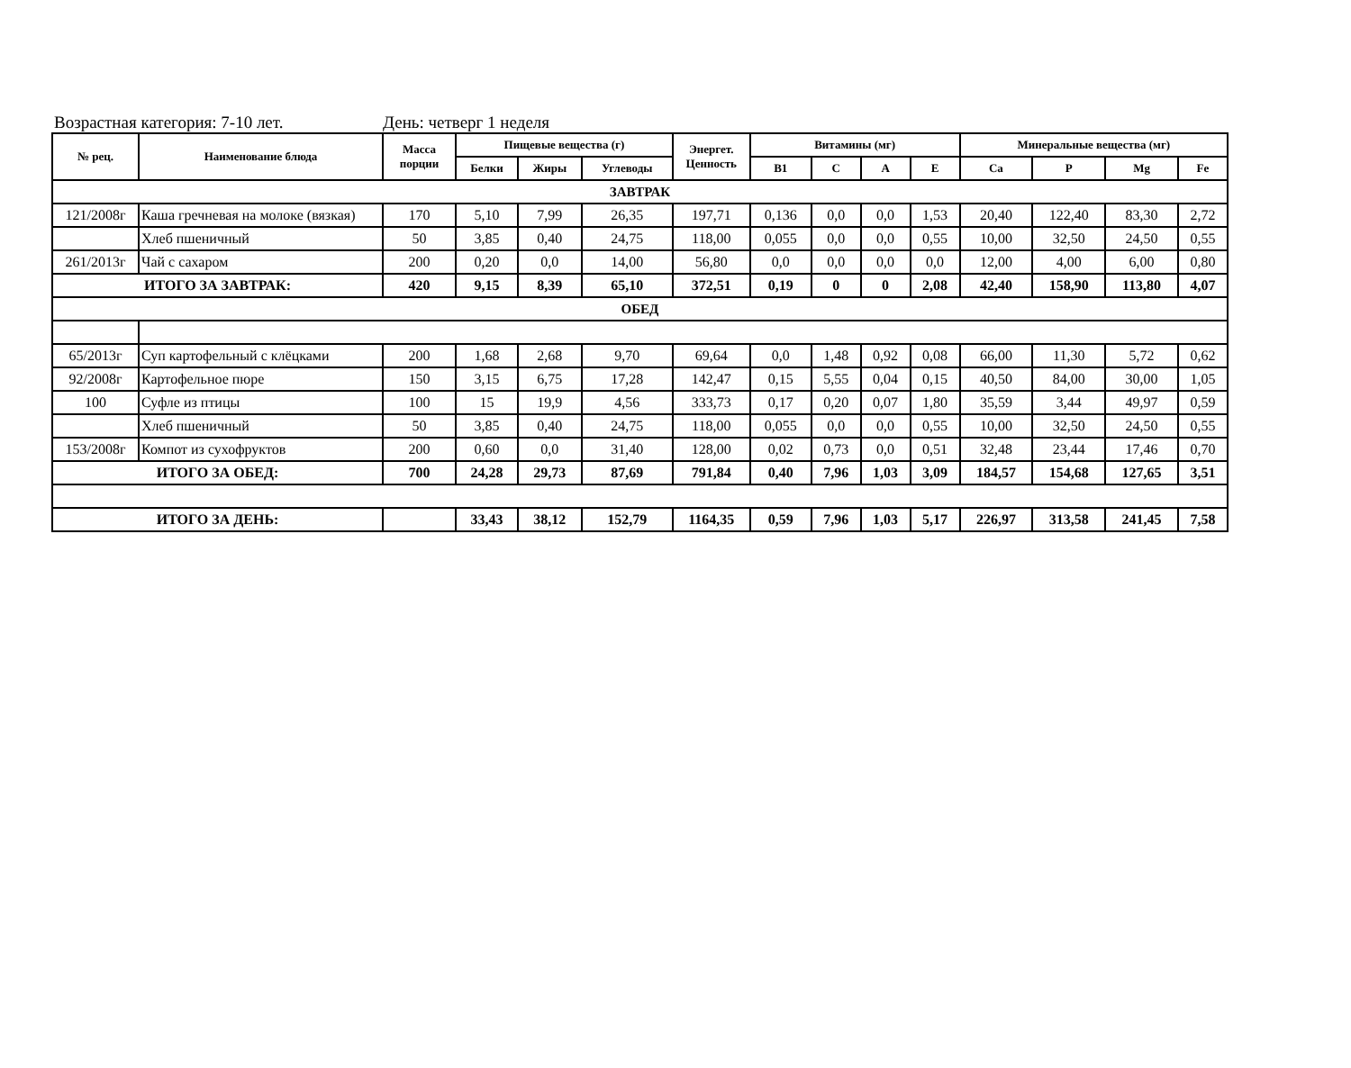Возрастная категория: 7-10 лет. День: четверг 1 неделя
| № рец. | Наименование блюда | Масса порции | Пищевые вещества (г) | | | Энергет. Ценность | Витамины (мг) | | | | Минеральные вещества (мг) | | | |
| --- | --- | --- | --- | --- | --- | --- | --- | --- | --- | --- | --- | --- | --- | --- |
| | | | Белки | Жиры | Углеводы | | В1 | С | А | Е | Ca | P | Mg | Fe |
| ЗАВТРАК | | | | | | | | | | | | | | |
| 121/2008г | Каша гречневая на молоке (вязкая) | 170 | 5,10 | 7,99 | 26,35 | 197,71 | 0,136 | 0,0 | 0,0 | 1,53 | 20,40 | 122,40 | 83,30 | 2,72 |
| | Хлеб пшеничный | 50 | 3,85 | 0,40 | 24,75 | 118,00 | 0,055 | 0,0 | 0,0 | 0,55 | 10,00 | 32,50 | 24,50 | 0,55 |
| 261/2013г | Чай с сахаром | 200 | 0,20 | 0,0 | 14,00 | 56,80 | 0,0 | 0,0 | 0,0 | 0,0 | 12,00 | 4,00 | 6,00 | 0,80 |
| ИТОГО ЗА ЗАВТРАК: | | 420 | 9,15 | 8,39 | 65,10 | 372,51 | 0,19 | 0 | 0 | 2,08 | 42,40 | 158,90 | 113,80 | 4,07 |
| ОБЕД | | | | | | | | | | | | | | |
| 65/2013г | Суп картофельный с клёцками | 200 | 1,68 | 2,68 | 9,70 | 69,64 | 0,0 | 1,48 | 0,92 | 0,08 | 66,00 | 11,30 | 5,72 | 0,62 |
| 92/2008г | Картофельное пюре | 150 | 3,15 | 6,75 | 17,28 | 142,47 | 0,15 | 5,55 | 0,04 | 0,15 | 40,50 | 84,00 | 30,00 | 1,05 |
| 100 | Суфле из птицы | 100 | 15 | 19,9 | 4,56 | 333,73 | 0,17 | 0,20 | 0,07 | 1,80 | 35,59 | 3,44 | 49,97 | 0,59 |
| | Хлеб пшеничный | 50 | 3,85 | 0,40 | 24,75 | 118,00 | 0,055 | 0,0 | 0,0 | 0,55 | 10,00 | 32,50 | 24,50 | 0,55 |
| 153/2008г | Компот из сухофруктов | 200 | 0,60 | 0,0 | 31,40 | 128,00 | 0,02 | 0,73 | 0,0 | 0,51 | 32,48 | 23,44 | 17,46 | 0,70 |
| ИТОГО ЗА ОБЕД: | | 700 | 24,28 | 29,73 | 87,69 | 791,84 | 0,40 | 7,96 | 1,03 | 3,09 | 184,57 | 154,68 | 127,65 | 3,51 |
| ИТОГО ЗА ДЕНЬ: | | | 33,43 | 38,12 | 152,79 | 1164,35 | 0,59 | 7,96 | 1,03 | 5,17 | 226,97 | 313,58 | 241,45 | 7,58 |